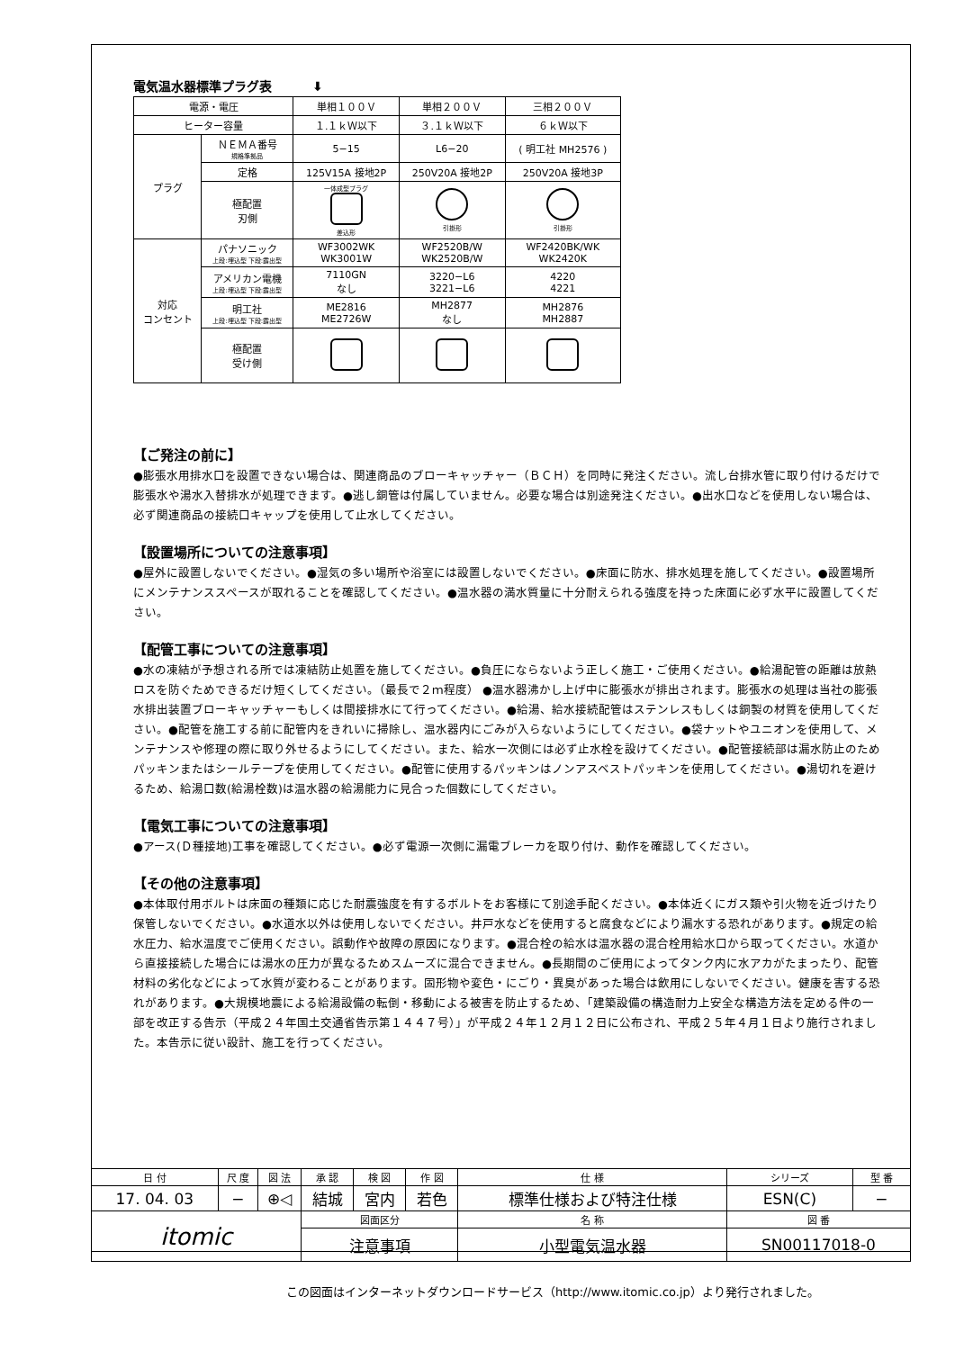電気温水器標準プラグ表 ⬇
| 電源・電圧 | | 単相１００Ｖ | 単相２００Ｖ | 三相２００Ｖ |
| ヒーター容量 | | １.１ｋＷ以下 | ３.１ｋＷ以下 | ６ｋＷ以下 |
| プラグ | ＮＥＭＡ番号 規格準拠品 | 5−15 | L6−20 | ( 明工社 MH2576 ) |
| | 定格 | 125V15A 接地2P | 250V20A 接地2P | 250V20A 接地3P |
| | 極配置 刃側 | 一体成型プラグ 差込形 | 引掛形 | 引掛形 |
| 対応 コンセント | パナソニック 上段:埋込型 下段:露出型 | WF3002WK WK3001W | WF2520B/W WK2520B/W | WF2420BK/WK WK2420K |
| | アメリカン電機 上段:埋込型 下段:露出型 | 7110GN なし | 3220−L6 3221−L6 | 4220 4221 |
| | 明工社 上段:埋込型 下段:露出型 | ME2816 ME2726W | MH2877 なし | MH2876 MH2887 |
| | 極配置 受け側 | | | |
【ご発注の前に】
●膨張水用排水口を設置できない場合は、関連商品のブローキャッチャー（ＢＣＨ）を同時に発注ください。流し台排水管に取り付けるだけで膨張水や湯水入替排水が処理できます。●逃し銅管は付属していません。必要な場合は別途発注ください。●出水口などを使用しない場合は、必ず関連商品の接続口キャップを使用して止水してください。
【設置場所についての注意事項】
●屋外に設置しないでください。●湿気の多い場所や浴室には設置しないでください。●床面に防水、排水処理を施してください。●設置場所にメンテナンススペースが取れることを確認してください。●温水器の満水質量に十分耐えられる強度を持った床面に必ず水平に設置してください。
【配管工事についての注意事項】
●水の凍結が予想される所では凍結防止処置を施してください。●負圧にならないよう正しく施工・ご使用ください。●給湯配管の距離は放熱ロスを防ぐためできるだけ短くしてください。（最長で２ｍ程度） ●温水器沸かし上げ中に膨張水が排出されます。膨張水の処理は当社の膨張水排出装置ブローキャッチャーもしくは間接排水にて行ってください。●給湯、給水接続配管はステンレスもしくは銅製の材質を使用してください。●配管を施工する前に配管内をきれいに掃除し、温水器内にごみが入らないようにしてください。●袋ナットやユニオンを使用して、メンテナンスや修理の際に取り外せるようにしてください。また、給水一次側には必ず止水栓を設けてください。●配管接続部は漏水防止のためパッキンまたはシールテープを使用してください。●配管に使用するパッキンはノンアスベストパッキンを使用してください。●湯切れを避けるため、給湯口数(給湯栓数)は温水器の給湯能力に見合った個数にしてください。
【電気工事についての注意事項】
●アース(Ｄ種接地)工事を確認してください。●必ず電源一次側に漏電ブレーカを取り付け、動作を確認してください。
【その他の注意事項】
●本体取付用ボルトは床面の種類に応じた耐震強度を有するボルトをお客様にて別途手配ください。●本体近くにガス類や引火物を近づけたり保管しないでください。●水道水以外は使用しないでください。井戸水などを使用すると腐食などにより漏水する恐れがあります。●規定の給水圧力、給水温度でご使用ください。誤動作や故障の原因になります。●混合栓の給水は温水器の混合栓用給水口から取ってください。水道から直接接続した場合には湯水の圧力が異なるためスムーズに混合できません。●長期間のご使用によってタンク内に水アカがたまったり、配管材料の劣化などによって水質が変わることがあります。固形物や変色・にごり・異臭があった場合は飲用にしないでください。健康を害する恐れがあります。●大規模地震による給湯設備の転倒・移動による被害を防止するため、「建築設備の構造耐力上安全な構造方法を定める件の一部を改正する告示（平成２４年国土交通省告示第１４４７号）」が平成２４年１２月１２日に公布され、平成２５年４月１日より施行されました。本告示に従い設計、施工を行ってください。
| 日 付 | 尺 度 | 図 法 | 承 認 | 検 図 | 作 図 | 仕 様 | シリーズ | 型 番 |
| 17. 04. 03 | − | ⊕◁ | 結城 | 宮内 | 若色 | 標準仕様および特注仕様 | ESN(C) | − |
| itomic | | | 図面区分 | | | 名 称 | 図 番 | |
| | | | 注意事項 | | | 小型電気温水器 | SN00117018-0 | |
この図面はインターネットダウンロードサービス（http://www.itomic.co.jp）より発行されました。